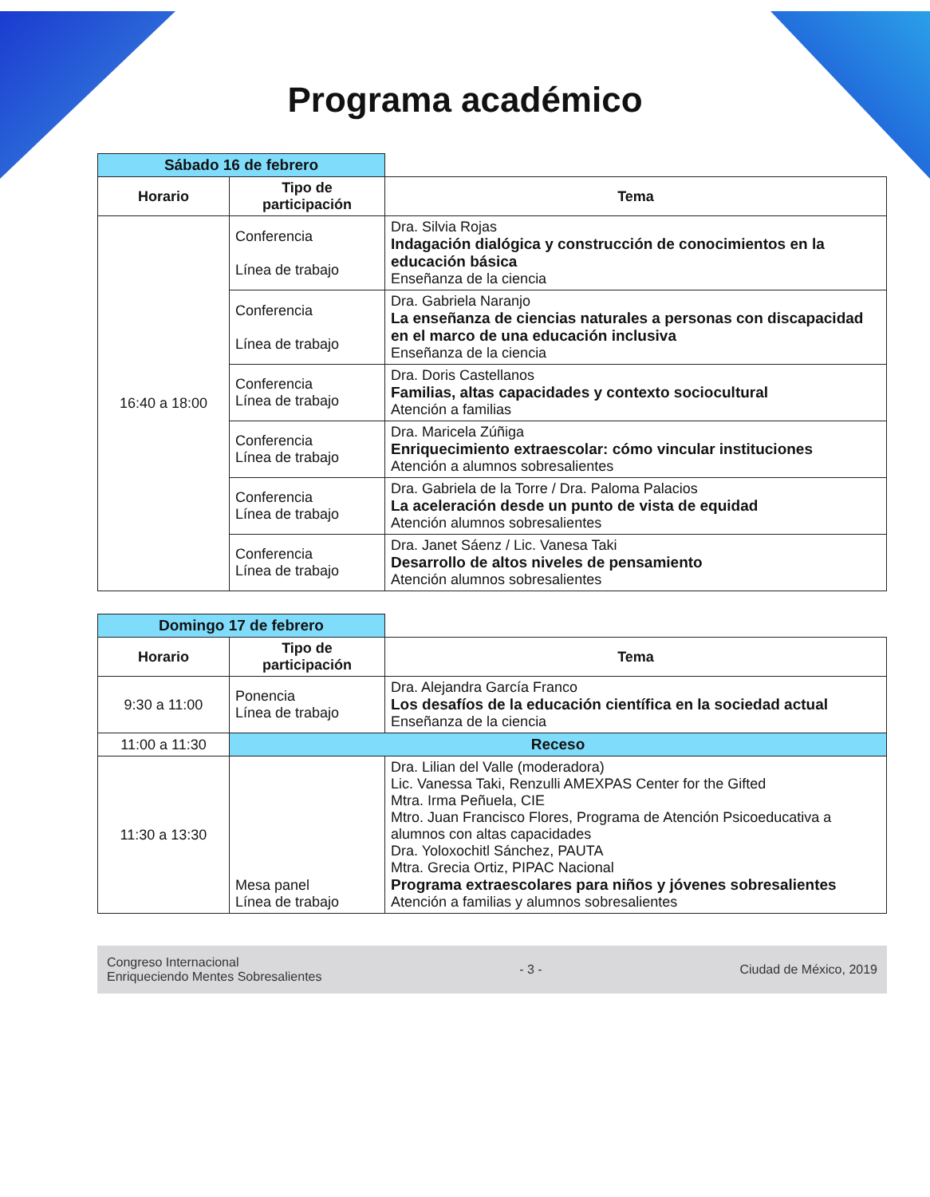Programa académico
| Sábado 16 de febrero | | |
| Horario | Tipo de participación | Tema |
| 16:40 a 18:00 | Conferencia Línea de trabajo | Dra. Silvia Rojas Indagación dialógica y construcción de conocimientos en la educación básica Enseñanza de la ciencia |
| | Conferencia Línea de trabajo | Dra. Gabriela Naranjo La enseñanza de ciencias naturales a personas con discapacidad en el marco de una educación inclusiva Enseñanza de la ciencia |
| | Conferencia Línea de trabajo | Dra. Doris Castellanos Familias, altas capacidades y contexto sociocultural Atención a familias |
| | Conferencia Línea de trabajo | Dra. Maricela Zúñiga Enriquecimiento extraescolar: cómo vincular instituciones Atención a alumnos sobresalientes |
| | Conferencia Línea de trabajo | Dra. Gabriela de la Torre / Dra. Paloma Palacios La aceleración desde un punto de vista de equidad Atención alumnos sobresalientes |
| | Conferencia Línea de trabajo | Dra. Janet Sáenz / Lic. Vanesa Taki Desarrollo de altos niveles de pensamiento Atención alumnos sobresalientes |
| Domingo 17 de febrero | | |
| Horario | Tipo de participación | Tema |
| 9:30 a 11:00 | Ponencia Línea de trabajo | Dra. Alejandra García Franco Los desafíos de la educación científica en la sociedad actual Enseñanza de la ciencia |
| 11:00 a 11:30 | Receso | |
| 11:30 a 13:30 | Mesa panel Línea de trabajo | Dra. Lilian del Valle (moderadora) Lic. Vanessa Taki, Renzulli AMEXPAS Center for the Gifted Mtra. Irma Peñuela, CIE Mtro. Juan Francisco Flores, Programa de Atención Psicoeducativa a alumnos con altas capacidades Dra. Yoloxochitl Sánchez, PAUTA Mtra. Grecia Ortiz, PIPAC Nacional Programa extraescolares para niños y jóvenes sobresalientes Atención a familias y alumnos sobresalientes |
Congreso Internacional
Enriqueciendo Mentes Sobresalientes
- 3 - Ciudad de México, 2019